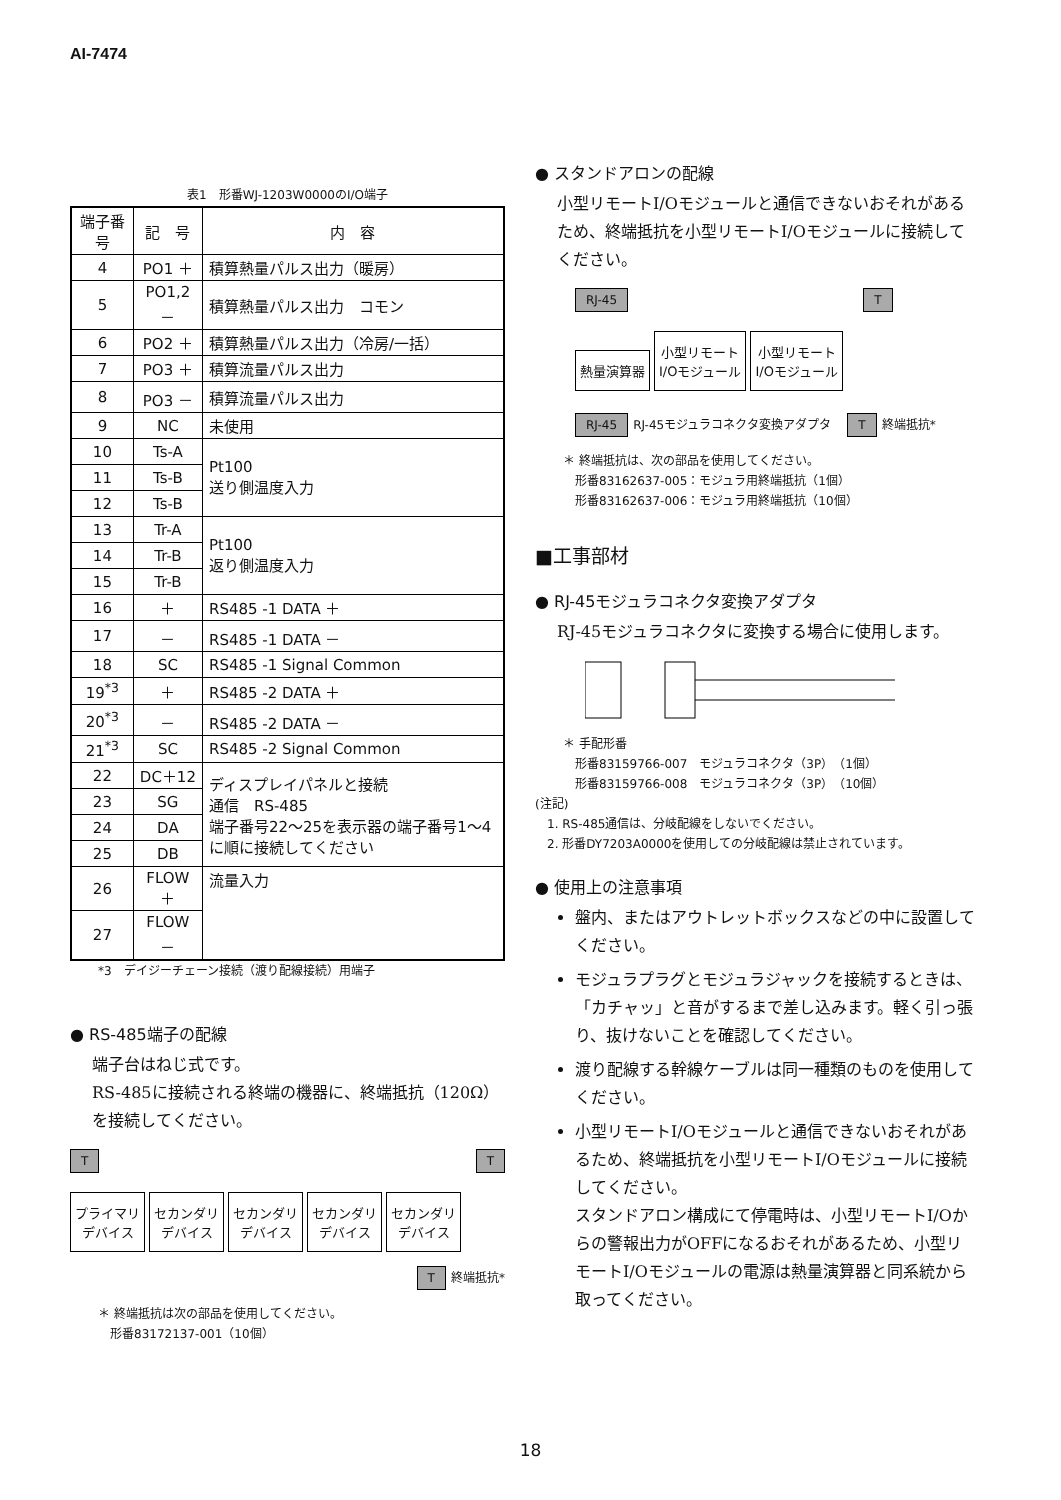AI-7474
表1　形番WJ-1203W0000のI/O端子
| 端子番号 | 記 号 | 内 容 |
| --- | --- | --- |
| 4 | PO1 ＋ | 積算熱量パルス出力（暖房） |
| 5 | PO1,2 － | 積算熱量パルス出力 コモン |
| 6 | PO2 ＋ | 積算熱量パルス出力（冷房/一括） |
| 7 | PO3 ＋ | 積算流量パルス出力 |
| 8 | PO3 － | 積算流量パルス出力 |
| 9 | NC | 未使用 |
| 10 | Ts-A | Pt100 送り側温度入力 |
| 11 | Ts-B | |
| 12 | Ts-B | |
| 13 | Tr-A | Pt100 返り側温度入力 |
| 14 | Tr-B | |
| 15 | Tr-B | |
| 16 | ＋ | RS485 -1 DATA ＋ |
| 17 | － | RS485 -1 DATA － |
| 18 | SC | RS485 -1 Signal Common |
| 19<sup>*3</sup> | ＋ | RS485 -2 DATA ＋ |
| 20<sup>*3</sup> | － | RS485 -2 DATA － |
| 21<sup>*3</sup> | SC | RS485 -2 Signal Common |
| 22 | DC＋12 | ディスプレイパネルと接続 通信 RS-485 端子番号22～25を表示器の端子番号1～4に順に接続してください |
| 23 | SG | |
| 24 | DA | |
| 25 | DB | |
| 26 | FLOW＋ | 流量入力 |
| 27 | FLOW－ | |
*3　デイジーチェーン接続（渡り配線接続）用端子
● RS-485端子の配線
端子台はねじ式です。
RS-485に接続される終端の機器に、終端抵抗（120Ω）を接続してください。
T T
プライマリ
デバイス セカンダリ
デバイス セカンダリ
デバイス セカンダリ
デバイス セカンダリ
デバイス
T 終端抵抗*
＊ 終端抵抗は次の部品を使用してください。
　形番83172137-001（10個）
● スタンドアロンの配線
小型リモートI/Oモジュールと通信できないおそれがあるため、終端抵抗を小型リモートI/Oモジュールに接続してください。
RJ-45 T
熱量演算器 小型リモート
I/Oモジュール 小型リモート
I/Oモジュール
RJ-45 RJ-45モジュラコネクタ変換アダプタ　T 終端抵抗*
＊ 終端抵抗は、次の部品を使用してください。
　形番83162637-005：モジュラ用終端抵抗（1個）
　形番83162637-006：モジュラ用終端抵抗（10個）
■工事部材
● RJ-45モジュラコネクタ変換アダプタ
RJ-45モジュラコネクタに変換する場合に使用します。
＊ 手配形番
　形番83159766-007　モジュラコネクタ（3P）（1個）
　形番83159766-008　モジュラコネクタ（3P）（10個）
(注記)
　1. RS-485通信は、分岐配線をしないでください。
　2. 形番DY7203A0000を使用しての分岐配線は禁止されています。
● 使用上の注意事項
盤内、またはアウトレットボックスなどの中に設置してください。
モジュラプラグとモジュラジャックを接続するときは、「カチャッ」と音がするまで差し込みます。軽く引っ張り、抜けないことを確認してください。
渡り配線する幹線ケーブルは同一種類のものを使用してください。
小型リモートI/Oモジュールと通信できないおそれがあるため、終端抵抗を小型リモートI/Oモジュールに接続してください。
スタンドアロン構成にて停電時は、小型リモートI/Oからの警報出力がOFFになるおそれがあるため、小型リモートI/Oモジュールの電源は熱量演算器と同系統から取ってください。
18